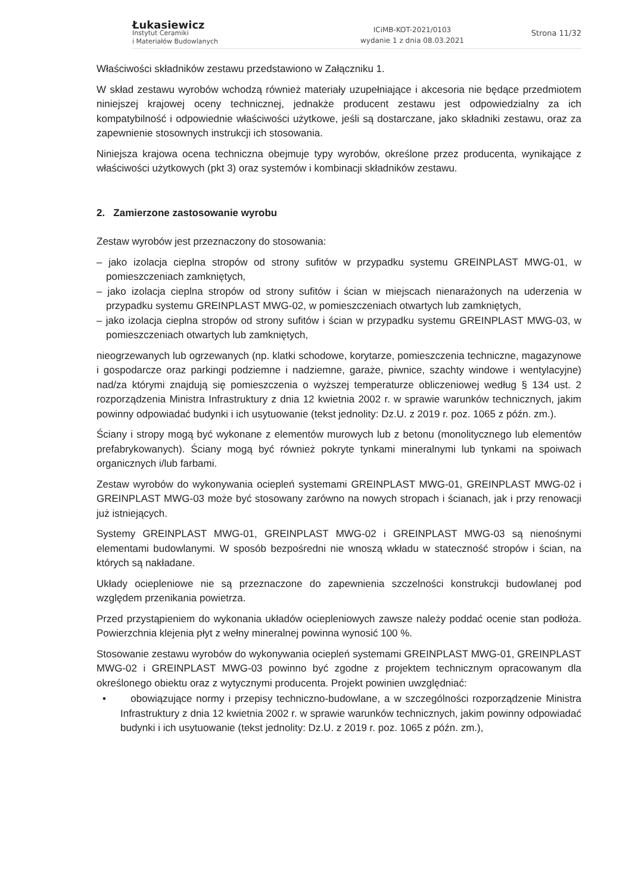Łukasiewicz
Instytut Ceramiki
i Materiałów Budowlanych
ICiMB-KOT-2021/0103
wydanie 1 z dnia 08.03.2021
Strona 11/32
Właściwości składników zestawu przedstawiono w Załączniku 1.
W skład zestawu wyrobów wchodzą również materiały uzupełniające i akcesoria nie będące przedmiotem niniejszej krajowej oceny technicznej, jednakże producent zestawu jest odpowiedzialny za ich kompatybilność i odpowiednie właściwości użytkowe, jeśli są dostarczane, jako składniki zestawu, oraz za zapewnienie stosownych instrukcji ich stosowania.
Niniejsza krajowa ocena techniczna obejmuje typy wyrobów, określone przez producenta, wynikające z właściwości użytkowych (pkt 3) oraz systemów i kombinacji składników zestawu.
2. Zamierzone zastosowanie wyrobu
Zestaw wyrobów jest przeznaczony do stosowania:
– jako izolacja cieplna stropów od strony sufitów w przypadku systemu GREINPLAST MWG-01, w pomieszczeniach zamkniętych,
– jako izolacja cieplna stropów od strony sufitów i ścian w miejscach nienarażonych na uderzenia w przypadku systemu GREINPLAST MWG-02, w pomieszczeniach otwartych lub zamkniętych,
– jako izolacja cieplna stropów od strony sufitów i ścian w przypadku systemu GREINPLAST MWG-03, w pomieszczeniach otwartych lub zamkniętych,
nieogrzewanych lub ogrzewanych (np. klatki schodowe, korytarze, pomieszczenia techniczne, magazynowe i gospodarcze oraz parkingi podziemne i nadziemne, garaże, piwnice, szachty windowe i wentylacyjne) nad/za którymi znajdują się pomieszczenia o wyższej temperaturze obliczeniowej według § 134 ust. 2 rozporządzenia Ministra Infrastruktury z dnia 12 kwietnia 2002 r. w sprawie warunków technicznych, jakim powinny odpowiadać budynki i ich usytuowanie (tekst jednolity: Dz.U. z 2019 r. poz. 1065 z późn. zm.).
Ściany i stropy mogą być wykonane z elementów murowych lub z betonu (monolitycznego lub elementów prefabrykowanych). Ściany mogą być również pokryte tynkami mineralnymi lub tynkami na spoiwach organicznych i/lub farbami.
Zestaw wyrobów do wykonywania ociepleń systemami GREINPLAST MWG-01, GREINPLAST MWG-02 i GREINPLAST MWG-03 może być stosowany zarówno na nowych stropach i ścianach, jak i przy renowacji już istniejących.
Systemy GREINPLAST MWG-01, GREINPLAST MWG-02 i GREINPLAST MWG-03 są nienośnymi elementami budowlanymi. W sposób bezpośredni nie wnoszą wkładu w stateczność stropów i ścian, na których są nakładane.
Układy ociepleniowe nie są przeznaczone do zapewnienia szczelności konstrukcji budowlanej pod względem przenikania powietrza.
Przed przystąpieniem do wykonania układów ociepleniowych zawsze należy poddać ocenie stan podłoża. Powierzchnia klejenia płyt z wełny mineralnej powinna wynosić 100 %.
Stosowanie zestawu wyrobów do wykonywania ociepleń systemami GREINPLAST MWG-01, GREINPLAST MWG-02 i GREINPLAST MWG-03 powinno być zgodne z projektem technicznym opracowanym dla określonego obiektu oraz z wytycznymi producenta. Projekt powinien uwzględniać:
• obowiązujące normy i przepisy techniczno-budowlane, a w szczególności rozporządzenie Ministra Infrastruktury z dnia 12 kwietnia 2002 r. w sprawie warunków technicznych, jakim powinny odpowiadać budynki i ich usytuowanie (tekst jednolity: Dz.U. z 2019 r. poz. 1065 z późn. zm.),